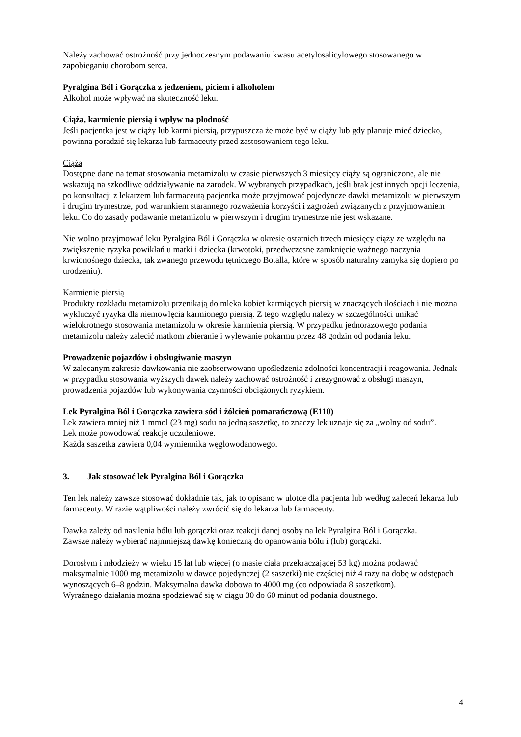Należy zachować ostrożność przy jednoczesnym podawaniu kwasu acetylosalicylowego stosowanego w zapobieganiu chorobom serca.
Pyralgina Ból i Gorączka z jedzeniem, piciem i alkoholem
Alkohol może wpływać na skuteczność leku.
Ciąża, karmienie piersią i wpływ na płodność
Jeśli pacjentka jest w ciąży lub karmi piersią, przypuszcza że może być w ciąży lub gdy planuje mieć dziecko, powinna poradzić się lekarza lub farmaceuty przed zastosowaniem tego leku.
Ciąża
Dostępne dane na temat stosowania metamizolu w czasie pierwszych 3 miesięcy ciąży są ograniczone, ale nie wskazują na szkodliwe oddziaływanie na zarodek. W wybranych przypadkach, jeśli brak jest innych opcji leczenia, po konsultacji z lekarzem lub farmaceutą pacjentka może przyjmować pojedyncze dawki metamizolu w pierwszym i drugim trymestrze, pod warunkiem starannego rozważenia korzyści i zagrożeń związanych z przyjmowaniem leku. Co do zasady podawanie metamizolu w pierwszym i drugim trymestrze nie jest wskazane.
Nie wolno przyjmować leku Pyralgina Ból i Gorączka w okresie ostatnich trzech miesięcy ciąży ze względu na zwiększenie ryzyka powikłań u matki i dziecka (krwotoki, przedwczesne zamknięcie ważnego naczynia krwionośnego dziecka, tak zwanego przewodu tętniczego Botalla, które w sposób naturalny zamyka się dopiero po urodzeniu).
Karmienie piersią
Produkty rozkładu metamizolu przenikają do mleka kobiet karmiących piersią w znaczących ilościach i nie można wykluczyć ryzyka dla niemowlęcia karmionego piersią. Z tego względu należy w szczególności unikać wielokrotnego stosowania metamizolu w okresie karmienia piersią. W przypadku jednorazowego podania metamizolu należy zalecić matkom zbieranie i wylewanie pokarmu przez 48 godzin od podania leku.
Prowadzenie pojazdów i obsługiwanie maszyn
W zalecanym zakresie dawkowania nie zaobserwowano upośledzenia zdolności koncentracji i reagowania. Jednak w przypadku stosowania wyższych dawek należy zachować ostrożność i zrezygnować z obsługi maszyn, prowadzenia pojazdów lub wykonywania czynności obciążonych ryzykiem.
Lek Pyralgina Ból i Gorączka zawiera sód i żółcień pomarańczową (E110)
Lek zawiera mniej niż 1 mmol (23 mg) sodu na jedną saszetkę, to znaczy lek uznaje się za „wolny od sodu”.
Lek może powodować reakcje uczuleniowe.
Każda saszetka zawiera 0,04 wymiennika węglowodanowego.
3. Jak stosować lek Pyralgina Ból i Gorączka
Ten lek należy zawsze stosować dokładnie tak, jak to opisano w ulotce dla pacjenta lub według zaleceń lekarza lub farmaceuty. W razie wątpliwości należy zwrócić się do lekarza lub farmaceuty.
Dawka zależy od nasilenia bólu lub gorączki oraz reakcji danej osoby na lek Pyralgina Ból i Gorączka.
Zawsze należy wybierać najmniejszą dawkę konieczną do opanowania bólu i (lub) gorączki.
Dorosłym i młodzieży w wieku 15 lat lub więcej (o masie ciała przekraczającej 53 kg) można podawać maksymalnie 1000 mg metamizolu w dawce pojedynczej (2 saszetki) nie częściej niż 4 razy na dobę w odstępach wynoszących 6–8 godzin. Maksymalna dawka dobowa to 4000 mg (co odpowiada 8 saszetkom).
Wyraźnego działania można spodziewać się w ciągu 30 do 60 minut od podania doustnego.
4